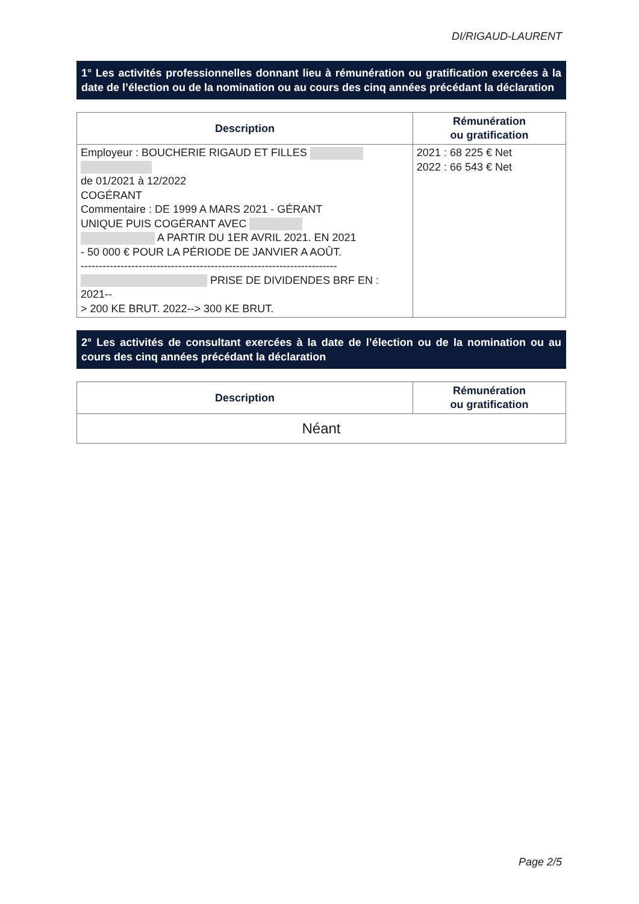DI/RIGAUD-LAURENT
1° Les activités professionnelles donnant lieu à rémunération ou gratification exercées à la date de l’élection ou de la nomination ou au cours des cinq années précédant la déclaration
| Description | Rémunération ou gratification |
| --- | --- |
| Employeur : BOUCHERIE RIGAUD ET FILLES de 01/2021 à 12/2022 COGÉRANT Commentaire : DE 1999 A MARS 2021 - GÉRANT UNIQUE PUIS COGÉRANT AVEC A PARTIR DU 1ER AVRIL 2021. EN 2021 - 50 000 € POUR LA PÉRIODE DE JANVIER A AOÛT. ----------------------------------------------------------------------- PRISE DE DIVIDENDES BRF EN : 2021-- > 200 KE BRUT. 2022--> 300 KE BRUT. | 2021 : 68 225 € Net 2022 : 66 543 € Net |
2° Les activités de consultant exercées à la date de l’élection ou de la nomination ou au cours des cinq années précédant la déclaration
| Description | Rémunération ou gratification |
| --- | --- |
| Néant | |
Page 2/5